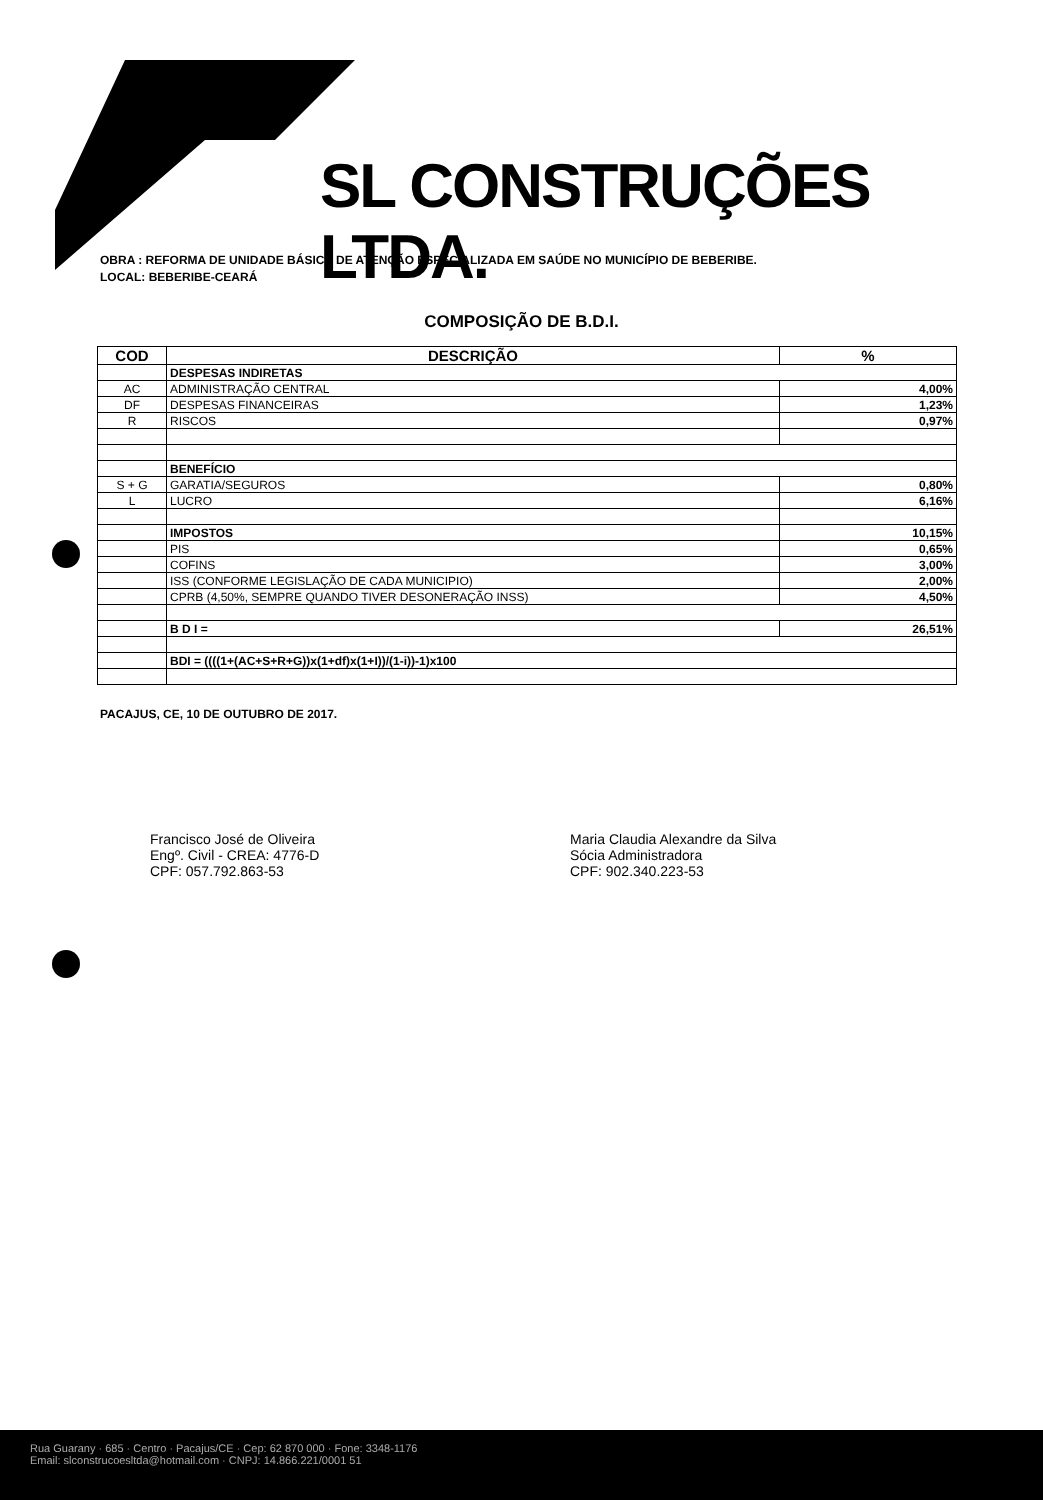SL CONSTRUÇÕES LTDA.
OBRA : REFORMA DE UNIDADE BÁSICA DE ATENÇÃO ESPECIALIZADA EM SAÚDE NO MUNICÍPIO DE BEBERIBE.
LOCAL: BEBERIBE-CEARÁ
COMPOSIÇÃO DE B.D.I.
| COD | DESCRIÇÃO | % |
| --- | --- | --- |
| | DESPESAS INDIRETAS | |
| AC | ADMINISTRAÇÃO CENTRAL | 4,00% |
| DF | DESPESAS FINANCEIRAS | 1,23% |
| R | RISCOS | 0,97% |
| | BENEFÍCIO | |
| S + G | GARATIA/SEGUROS | 0,80% |
| L | LUCRO | 6,16% |
| | IMPOSTOS | 10,15% |
| | PIS | 0,65% |
| | COFINS | 3,00% |
| | ISS (CONFORME LEGISLAÇÃO DE CADA MUNICIPIO) | 2,00% |
| | CPRB (4,50%, SEMPRE QUANDO TIVER DESONERAÇÃO INSS) | 4,50% |
| | B D I = | 26,51% |
| | BDI = ((((1+(AC+S+R+G))x(1+df)x(1+I))/(1-i))-1)x100 | |
PACAJUS, CE, 10 DE OUTUBRO DE 2017.
Francisco José de Oliveira
Engº. Civil - CREA: 4776-D
CPF: 057.792.863-53
Maria Claudia Alexandre da Silva
Sócia Administradora
CPF: 902.340.223-53
Rua Guarany · 685 · Centro · Pacajus/CE · Cep: 62 870 000 · Fone: 3348-1176
Email: slconstrucoesltda@hotmail.com · CNPJ: 14.866.221/0001 51